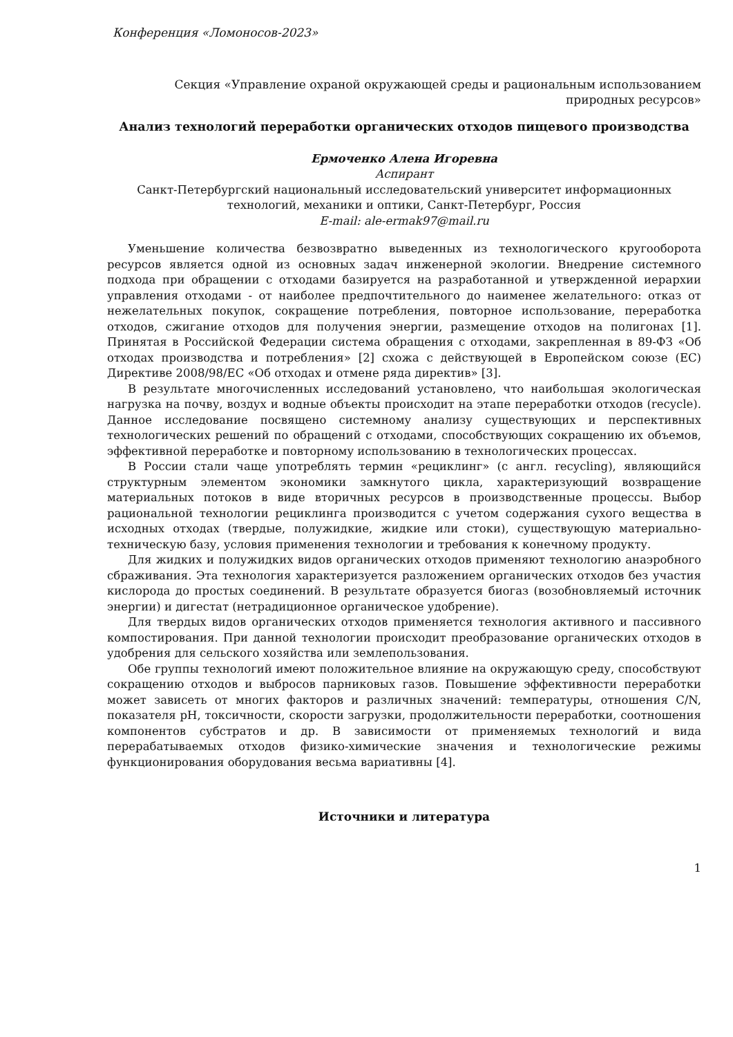Конференция «Ломоносов-2023»
Секция «Управление охраной окружающей среды и рациональным использованием природных ресурсов»
Анализ технологий переработки органических отходов пищевого производства
Ермоченко Алена Игоревна
Аспирант
Санкт-Петербургский национальный исследовательский университет информационных технологий, механики и оптики, Санкт-Петербург, Россия
E-mail: ale-ermak97@mail.ru
Уменьшение количества безвозвратно выведенных из технологического кругооборота ресурсов является одной из основных задач инженерной экологии. Внедрение системного подхода при обращении с отходами базируется на разработанной и утвержденной иерархии управления отходами - от наиболее предпочтительного до наименее желательного: отказ от нежелательных покупок, сокращение потребления, повторное использование, переработка отходов, сжигание отходов для получения энергии, размещение отходов на полигонах [1]. Принятая в Российской Федерации система обращения с отходами, закрепленная в 89-ФЗ «Об отходах производства и потребления» [2] схожа с действующей в Европейском союзе (ЕС) Директиве 2008/98/ЕС «Об отходах и отмене ряда директив» [3].
В результате многочисленных исследований установлено, что наибольшая экологическая нагрузка на почву, воздух и водные объекты происходит на этапе переработки отходов (recycle). Данное исследование посвящено системному анализу существующих и перспективных технологических решений по обращений с отходами, способствующих сокращению их объемов, эффективной переработке и повторному использованию в технологических процессах.
В России стали чаще употреблять термин «рециклинг» (с англ. recycling), являющийся структурным элементом экономики замкнутого цикла, характеризующий возвращение материальных потоков в виде вторичных ресурсов в производственные процессы. Выбор рациональной технологии рециклинга производится с учетом содержания сухого вещества в исходных отходах (твердые, полужидкие, жидкие или стоки), существующую материально-техническую базу, условия применения технологии и требования к конечному продукту.
Для жидких и полужидких видов органических отходов применяют технологию анаэробного сбраживания. Эта технология характеризуется разложением органических отходов без участия кислорода до простых соединений. В результате образуется биогаз (возобновляемый источник энергии) и дигестат (нетрадиционное органическое удобрение).
Для твердых видов органических отходов применяется технология активного и пассивного компостирования. При данной технологии происходит преобразование органических отходов в удобрения для сельского хозяйства или землепользования.
Обе группы технологий имеют положительное влияние на окружающую среду, способствуют сокращению отходов и выбросов парниковых газов. Повышение эффективности переработки может зависеть от многих факторов и различных значений: температуры, отношения C/N, показателя pH, токсичности, скорости загрузки, продолжительности переработки, соотношения компонентов субстратов и др. В зависимости от применяемых технологий и вида перерабатываемых отходов физико-химические значения и технологические режимы функционирования оборудования весьма вариативны [4].
Источники и литература
1